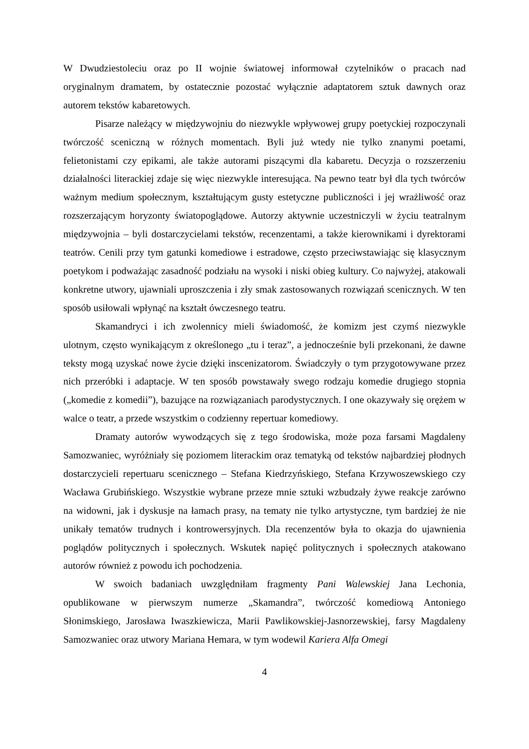W Dwudziestoleciu oraz po II wojnie światowej informował czytelników o pracach nad oryginalnym dramatem, by ostatecznie pozostać wyłącznie adaptatorem sztuk dawnych oraz autorem tekstów kabaretowych.
Pisarze należący w międzywojniu do niezwykle wpływowej grupy poetyckiej rozpoczynali twórczość sceniczną w różnych momentach. Byli już wtedy nie tylko znanymi poetami, felietonistami czy epikami, ale także autorami piszącymi dla kabaretu. Decyzja o rozszerzeniu działalności literackiej zdaje się więc niezwykle interesująca. Na pewno teatr był dla tych twórców ważnym medium społecznym, kształtującym gusty estetyczne publiczności i jej wrażliwość oraz rozszerzającym horyzonty światopoglądowe. Autorzy aktywnie uczestniczyli w życiu teatralnym międzywojnia – byli dostarczycielami tekstów, recenzentami, a także kierownikami i dyrektorami teatrów. Cenili przy tym gatunki komediowe i estradowe, często przeciwstawiając się klasycznym poetykom i podważając zasadność podziału na wysoki i niski obieg kultury. Co najwyżej, atakowali konkretne utwory, ujawniali uproszczenia i zły smak zastosowanych rozwiązań scenicznych. W ten sposób usiłowali wpłynąć na kształt ówczesnego teatru.
Skamandryci i ich zwolennicy mieli świadomość, że komizm jest czymś niezwykle ulotnym, często wynikającym z określonego „tu i teraz”, a jednocześnie byli przekonani, że dawne teksty mogą uzyskać nowe życie dzięki inscenizatorom. Świadczyły o tym przygotowywane przez nich przeróbki i adaptacje. W ten sposób powstawały swego rodzaju komedie drugiego stopnia („komedie z komedii”), bazujące na rozwiązaniach parodystycznych. I one okazywały się orężem w walce o teatr, a przede wszystkim o codzienny repertuar komediowy.
Dramaty autorów wywodzących się z tego środowiska, może poza farsami Magdaleny Samozwaniec, wyróżniały się poziomem literackim oraz tematyką od tekstów najbardziej płodnych dostarczycieli repertuaru scenicznego – Stefana Kiedrzyńskiego, Stefana Krzywoszewskiego czy Wacława Grubińskiego. Wszystkie wybrane przeze mnie sztuki wzbudzały żywe reakcje zarówno na widowni, jak i dyskusje na łamach prasy, na tematy nie tylko artystyczne, tym bardziej że nie unikały tematów trudnych i kontrowersyjnych. Dla recenzentów była to okazja do ujawnienia poglądów politycznych i społecznych. Wskutek napięć politycznych i społecznych atakowano autorów również z powodu ich pochodzenia.
W swoich badaniach uwzględniłam fragmenty Pani Walewskiej Jana Lechonia, opublikowane w pierwszym numerze „Skamandra”, twórczość komediową Antoniego Słonimskiego, Jarosława Iwaszkiewicza, Marii Pawlikowskiej-Jasnorzewskiej, farsy Magdaleny Samozwaniec oraz utwory Mariana Hemara, w tym wodewil Kariera Alfa Omegi
4